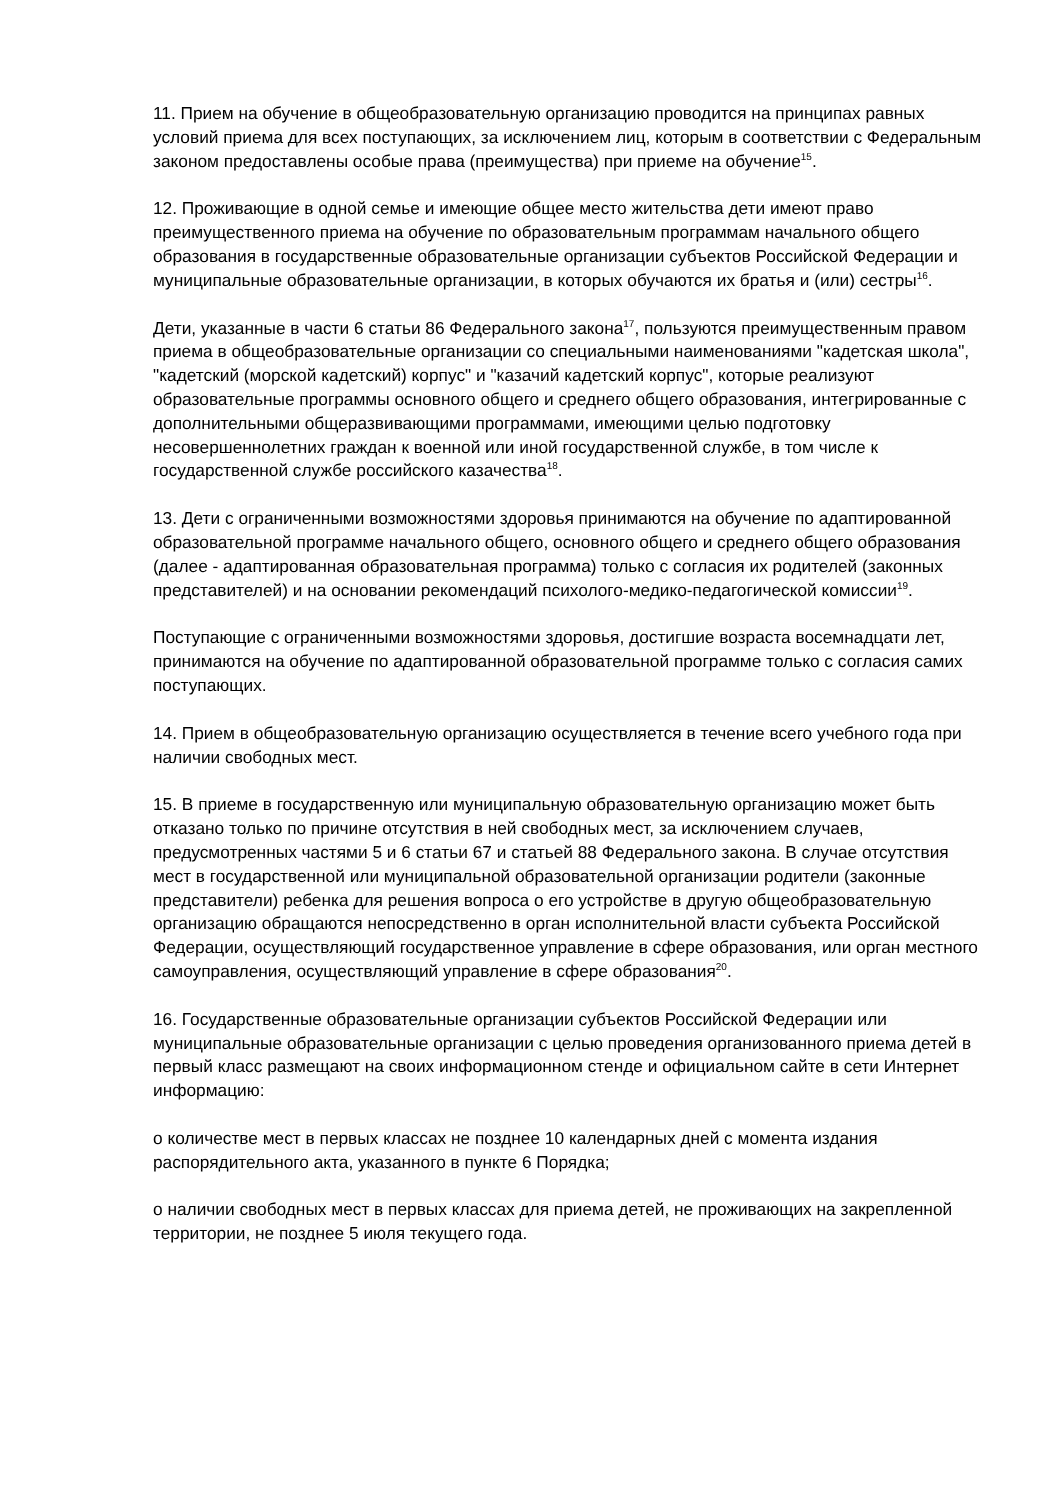11. Прием на обучение в общеобразовательную организацию проводится на принципах равных условий приема для всех поступающих, за исключением лиц, которым в соответствии с Федеральным законом предоставлены особые права (преимущества) при приеме на обучение<sup>15</sup>.
12. Проживающие в одной семье и имеющие общее место жительства дети имеют право преимущественного приема на обучение по образовательным программам начального общего образования в государственные образовательные организации субъектов Российской Федерации и муниципальные образовательные организации, в которых обучаются их братья и (или) сестры<sup>16</sup>.
Дети, указанные в части 6 статьи 86 Федерального закона<sup>17</sup>, пользуются преимущественным правом приема в общеобразовательные организации со специальными наименованиями "кадетская школа", "кадетский (морской кадетский) корпус" и "казачий кадетский корпус", которые реализуют образовательные программы основного общего и среднего общего образования, интегрированные с дополнительными общеразвивающими программами, имеющими целью подготовку несовершеннолетних граждан к военной или иной государственной службе, в том числе к государственной службе российского казачества<sup>18</sup>.
13. Дети с ограниченными возможностями здоровья принимаются на обучение по адаптированной образовательной программе начального общего, основного общего и среднего общего образования (далее - адаптированная образовательная программа) только с согласия их родителей (законных представителей) и на основании рекомендаций психолого-медико-педагогической комиссии<sup>19</sup>.
Поступающие с ограниченными возможностями здоровья, достигшие возраста восемнадцати лет, принимаются на обучение по адаптированной образовательной программе только с согласия самих поступающих.
14. Прием в общеобразовательную организацию осуществляется в течение всего учебного года при наличии свободных мест.
15. В приеме в государственную или муниципальную образовательную организацию может быть отказано только по причине отсутствия в ней свободных мест, за исключением случаев, предусмотренных частями 5 и 6 статьи 67 и статьей 88 Федерального закона. В случае отсутствия мест в государственной или муниципальной образовательной организации родители (законные представители) ребенка для решения вопроса о его устройстве в другую общеобразовательную организацию обращаются непосредственно в орган исполнительной власти субъекта Российской Федерации, осуществляющий государственное управление в сфере образования, или орган местного самоуправления, осуществляющий управление в сфере образования<sup>20</sup>.
16. Государственные образовательные организации субъектов Российской Федерации или муниципальные образовательные организации с целью проведения организованного приема детей в первый класс размещают на своих информационном стенде и официальном сайте в сети Интернет информацию:
о количестве мест в первых классах не позднее 10 календарных дней с момента издания распорядительного акта, указанного в пункте 6 Порядка;
о наличии свободных мест в первых классах для приема детей, не проживающих на закрепленной территории, не позднее 5 июля текущего года.